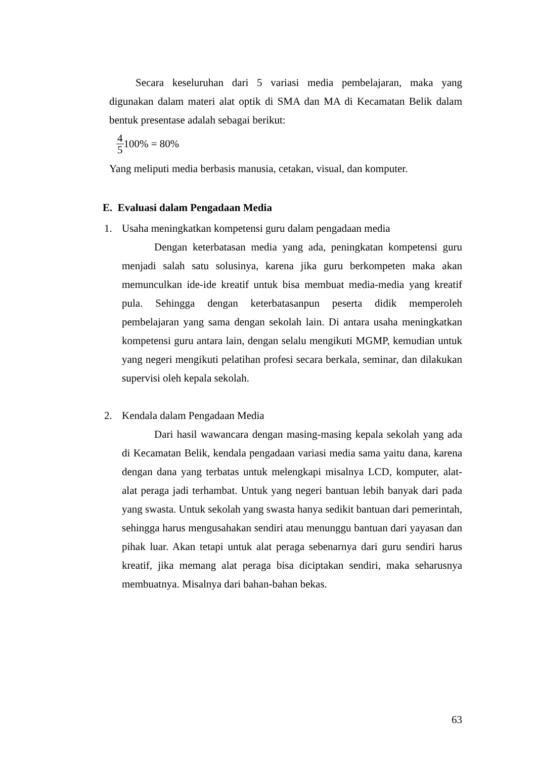Secara keseluruhan dari 5 variasi media pembelajaran, maka yang digunakan dalam materi alat optik di SMA dan MA di Kecamatan Belik dalam bentuk presentase adalah sebagai berikut:
4 5 100% = 80%
Yang meliputi media berbasis manusia, cetakan, visual, dan komputer.
E. Evaluasi dalam Pengadaan Media
1. Usaha meningkatkan kompetensi guru dalam pengadaan media
Dengan keterbatasan media yang ada, peningkatan kompetensi guru menjadi salah satu solusinya, karena jika guru berkompeten maka akan memunculkan ide-ide kreatif untuk bisa membuat media-media yang kreatif pula. Sehingga dengan keterbatasanpun peserta didik memperoleh pembelajaran yang sama dengan sekolah lain. Di antara usaha meningkatkan kompetensi guru antara lain, dengan selalu mengikuti MGMP, kemudian untuk yang negeri mengikuti pelatihan profesi secara berkala, seminar, dan dilakukan supervisi oleh kepala sekolah.
2. Kendala dalam Pengadaan Media
Dari hasil wawancara dengan masing-masing kepala sekolah yang ada di Kecamatan Belik, kendala pengadaan variasi media sama yaitu dana, karena dengan dana yang terbatas untuk melengkapi misalnya LCD, komputer, alat-alat peraga jadi terhambat. Untuk yang negeri bantuan lebih banyak dari pada yang swasta. Untuk sekolah yang swasta hanya sedikit bantuan dari pemerintah, sehingga harus mengusahakan sendiri atau menunggu bantuan dari yayasan dan pihak luar. Akan tetapi untuk alat peraga sebenarnya dari guru sendiri harus kreatif, jika memang alat peraga bisa diciptakan sendiri, maka seharusnya membuatnya. Misalnya dari bahan-bahan bekas.
63